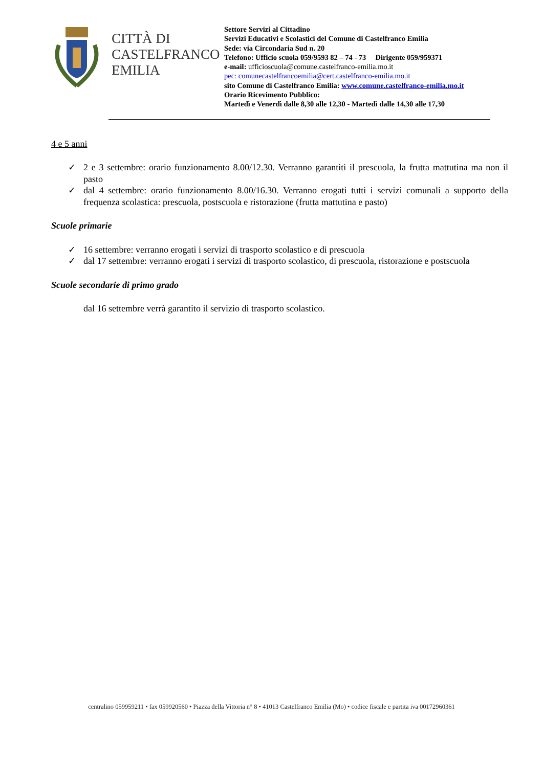CITTÀ DI
CASTELFRANCO
EMILIA
Settore Servizi al Cittadino
Servizi Educativi e Scolastici del Comune di Castelfranco Emilia
Sede: via Circondaria Sud n. 20
Telefono: Ufficio scuola 059/9593 82 – 74 - 73 Dirigente 059/959371
e-mail: ufficioscuola@comune.castelfranco-emilia.mo.it
pec: comunecastelfrancoemilia@cert.castelfranco-emilia.mo.it
sito Comune di Castelfranco Emilia: www.comune.castelfranco-emilia.mo.it
Orario Ricevimento Pubblico:
Martedì e Venerdì dalle 8,30 alle 12,30 - Martedì dalle 14,30 alle 17,30
4 e 5 anni
✓ 2 e 3 settembre: orario funzionamento 8.00/12.30. Verranno garantiti il prescuola, la frutta mattutina ma non il pasto
✓ dal 4 settembre: orario funzionamento 8.00/16.30. Verranno erogati tutti i servizi comunali a supporto della frequenza scolastica: prescuola, postscuola e ristorazione (frutta mattutina e pasto)
Scuole primarie
✓ 16 settembre: verranno erogati i servizi di trasporto scolastico e di prescuola
✓ dal 17 settembre: verranno erogati i servizi di trasporto scolastico, di prescuola, ristorazione e postscuola
Scuole secondarie di primo grado
dal 16 settembre verrà garantito il servizio di trasporto scolastico.
centralino 059959211 • fax 059920560 • Piazza della Vittoria n° 8 • 41013 Castelfranco Emilia (Mo) • codice fiscale e partita iva 00172960361